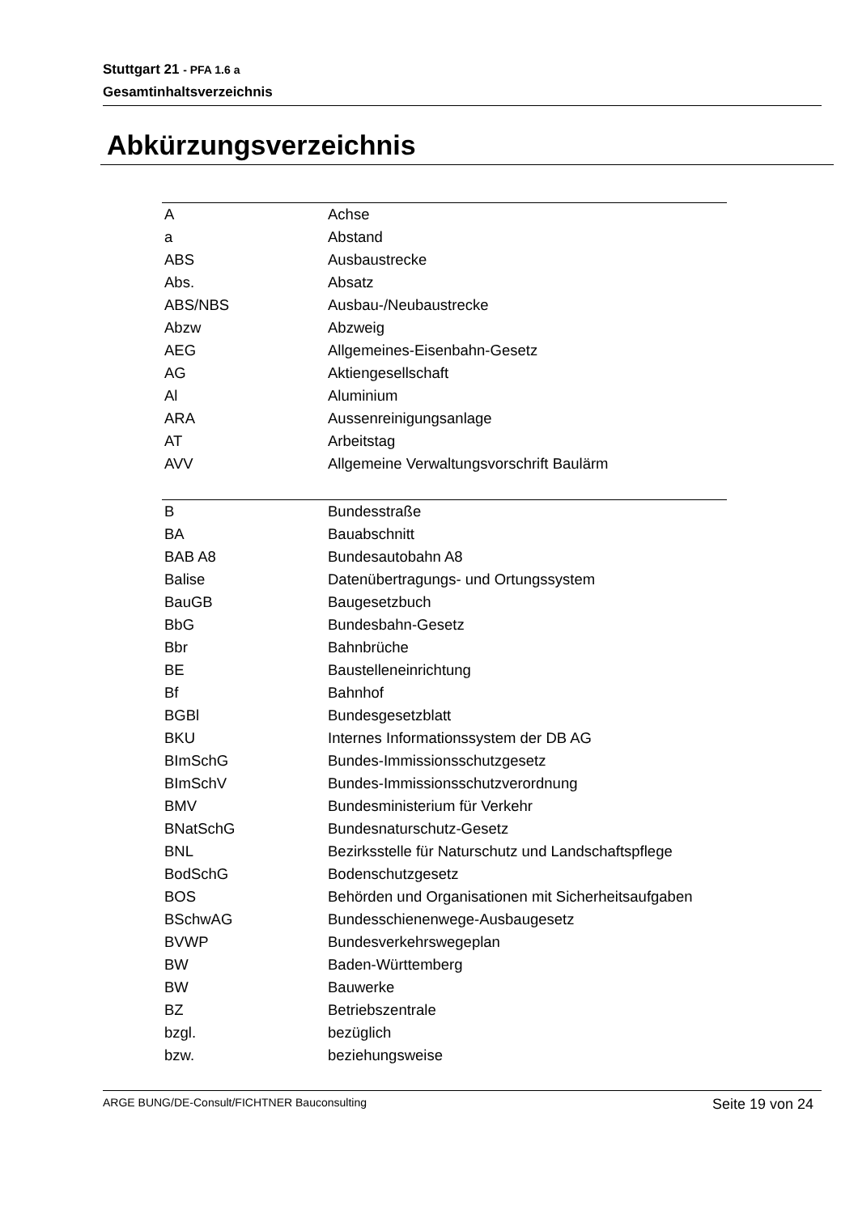Stuttgart 21 - PFA 1.6 a
Gesamtinhaltsverzeichnis
Abkürzungsverzeichnis
| A | Achse |
| a | Abstand |
| ABS | Ausbaustrecke |
| Abs. | Absatz |
| ABS/NBS | Ausbau-/Neubaustrecke |
| Abzw | Abzweig |
| AEG | Allgemeines-Eisenbahn-Gesetz |
| AG | Aktiengesellschaft |
| Al | Aluminium |
| ARA | Aussenreinigungsanlage |
| AT | Arbeitstag |
| AVV | Allgemeine Verwaltungsvorschrift Baulärm |
| B | Bundesstraße |
| BA | Bauabschnitt |
| BAB A8 | Bundesautobahn A8 |
| Balise | Datenübertragungs- und Ortungssystem |
| BauGB | Baugesetzbuch |
| BbG | Bundesbahn-Gesetz |
| Bbr | Bahnbrüche |
| BE | Baustelleneinrichtung |
| Bf | Bahnhof |
| BGBl | Bundesgesetzblatt |
| BKU | Internes Informationssystem der DB AG |
| BImSchG | Bundes-Immissionsschutzgesetz |
| BImSchV | Bundes-Immissionsschutzverordnung |
| BMV | Bundesministerium für Verkehr |
| BNatSchG | Bundesnaturschutz-Gesetz |
| BNL | Bezirksstelle für Naturschutz und Landschaftspflege |
| BodSchG | Bodenschutzgesetz |
| BOS | Behörden und Organisationen mit Sicherheitsaufgaben |
| BSchwAG | Bundesschienenwege-Ausbaugesetz |
| BVWP | Bundesverkehrswegeplan |
| BW | Baden-Württemberg |
| BW | Bauwerke |
| BZ | Betriebszentrale |
| bzgl. | bezüglich |
| bzw. | beziehungsweise |
ARGE BUNG/DE-Consult/FICHTNER Bauconsulting Seite 19 von 24